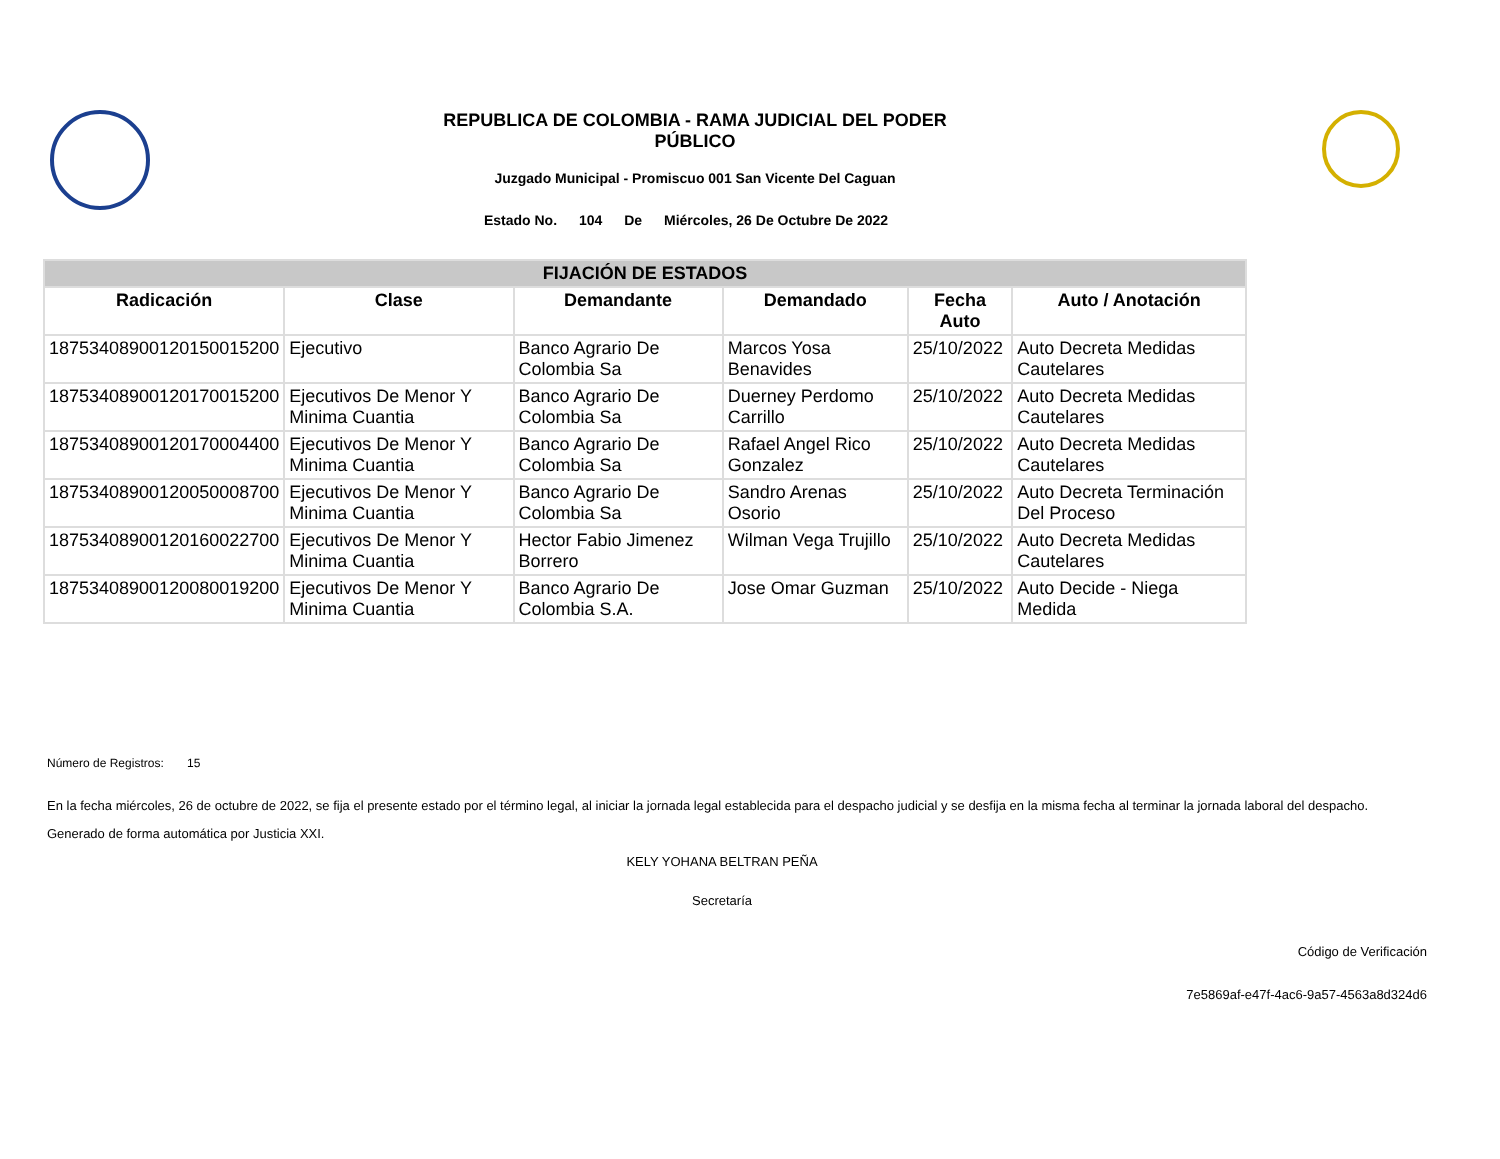REPUBLICA DE COLOMBIA - RAMA JUDICIAL DEL PODER PÚBLICO
Juzgado Municipal - Promiscuo 001 San Vicente Del Caguan
Estado No. 104 De Miércoles, 26 De Octubre De 2022
| FIJACIÓN DE ESTADOS | | | | | |
| --- | --- | --- | --- | --- | --- |
| Radicación | Clase | Demandante | Demandado | Fecha Auto | Auto / Anotación |
| 18753408900120150015200 | Ejecutivo | Banco Agrario De Colombia Sa | Marcos Yosa Benavides | 25/10/2022 | Auto Decreta Medidas Cautelares |
| 18753408900120170015200 | Ejecutivos De Menor Y Minima Cuantia | Banco Agrario De Colombia Sa | Duerney Perdomo Carrillo | 25/10/2022 | Auto Decreta Medidas Cautelares |
| 18753408900120170004400 | Ejecutivos De Menor Y Minima Cuantia | Banco Agrario De Colombia Sa | Rafael Angel Rico Gonzalez | 25/10/2022 | Auto Decreta Medidas Cautelares |
| 18753408900120050008700 | Ejecutivos De Menor Y Minima Cuantia | Banco Agrario De Colombia Sa | Sandro Arenas Osorio | 25/10/2022 | Auto Decreta Terminación Del Proceso |
| 18753408900120160022700 | Ejecutivos De Menor Y Minima Cuantia | Hector Fabio Jimenez Borrero | Wilman Vega Trujillo | 25/10/2022 | Auto Decreta Medidas Cautelares |
| 18753408900120080019200 | Ejecutivos De Menor Y Minima Cuantia | Banco Agrario De Colombia S.A. | Jose Omar Guzman | 25/10/2022 | Auto Decide - Niega Medida |
Número de Registros: 15
En la fecha miércoles, 26 de octubre de 2022, se fija el presente estado por el término legal, al iniciar la jornada legal establecida para el despacho judicial y se desfija en la misma fecha al terminar la jornada laboral del despacho.
Generado de forma automática por Justicia XXI.
KELY YOHANA BELTRAN PEÑA
Secretaría
Código de Verificación
7e5869af-e47f-4ac6-9a57-4563a8d324d6